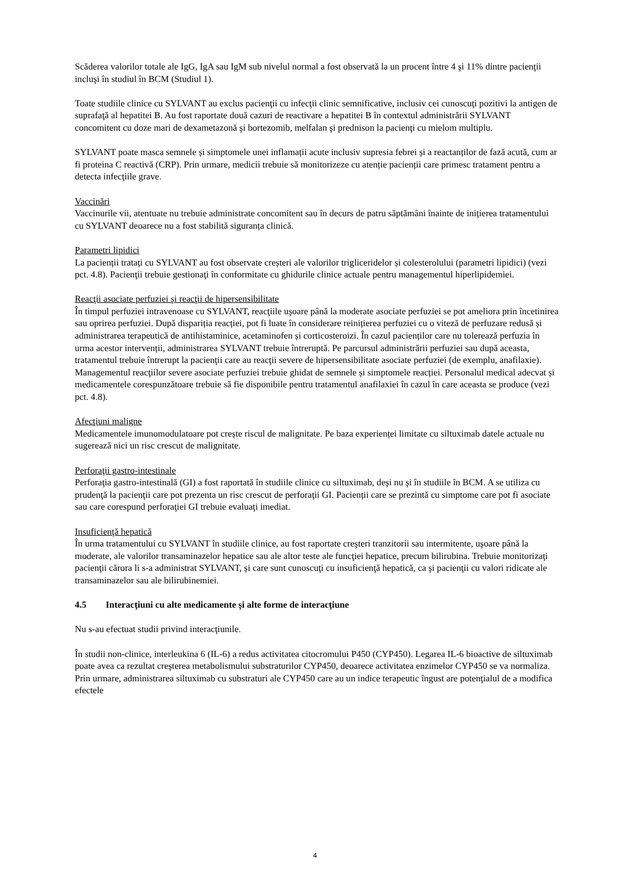Scăderea valorilor totale ale IgG, IgA sau IgM sub nivelul normal a fost observată la un procent între 4 şi 11% dintre pacienţii incluşi în studiul în BCM (Studiul 1).
Toate studiile clinice cu SYLVANT au exclus pacienţii cu infecţii clinic semnificative, inclusiv cei cunoscuţi pozitivi la antigen de suprafaţă al hepatitei B. Au fost raportate două cazuri de reactivare a hepatitei B în contextul administrării SYLVANT concomitent cu doze mari de dexametazonă şi bortezomib, melfalan şi prednison la pacienţi cu mielom multiplu.
SYLVANT poate masca semnele și simptomele unei inflamații acute inclusiv supresia febrei și a reactanților de fază acută, cum ar fi proteina C reactivă (CRP). Prin urmare, medicii trebuie să monitorizeze cu atenție pacienții care primesc tratament pentru a detecta infecţiile grave.
Vaccinări
Vaccinurile vii, atentuate nu trebuie administrate concomitent sau în decurs de patru săptămâni înainte de iniţierea tratamentului cu SYLVANT deoarece nu a fost stabilită siguranța clinică.
Parametri lipidici
La pacienții tratați cu SYLVANT au fost observate creșteri ale valorilor trigliceridelor și colesterolului (parametri lipidici) (vezi pct. 4.8). Pacienţii trebuie gestionaţi în conformitate cu ghidurile clinice actuale pentru managementul hiperlipidemiei.
Reacţii asociate perfuziei şi reacţii de hipersensibilitate
În timpul perfuziei intravenoase cu SYLVANT, reacţiile uşoare până la moderate asociate perfuziei se pot ameliora prin încetinirea sau oprirea perfuziei. După dispariția reacției, pot fi luate în considerare reinițierea perfuziei cu o viteză de perfuzare redusă și administrarea terapeutică de antihistaminice, acetaminofen și corticosteroizi. În cazul pacienților care nu tolerează perfuzia în urma acestor intervenții, administrarea SYLVANT trebuie întreruptă. Pe parcursul administrării perfuziei sau după aceasta, tratamentul trebuie întrerupt la pacienţii care au reacţii severe de hipersensibilitate asociate perfuziei (de exemplu, anafilaxie). Managementul reacţiilor severe asociate perfuziei trebuie ghidat de semnele și simptomele reacției. Personalul medical adecvat și medicamentele corespunzătoare trebuie să fie disponibile pentru tratamentul anafilaxiei în cazul în care aceasta se produce (vezi pct. 4.8).
Afecţiuni maligne
Medicamentele imunomodulatoare pot crește riscul de malignitate. Pe baza experienței limitate cu siltuximab datele actuale nu sugerează nici un risc crescut de malignitate.
Perforaţii gastro-intestinale
Perforaţia gastro-intestinală (GI) a fost raportată în studiile clinice cu siltuximab, deşi nu şi în studiile în BCM. A se utiliza cu prudenţă la pacienţii care pot prezenta un risc crescut de perforaţii GI. Pacienții care se prezintă cu simptome care pot fi asociate sau care corespund perforaţiei GI trebuie evaluaţi imediat.
Insuficienţă hepatică
În urma tratamentului cu SYLVANT în studiile clinice, au fost raportate creşteri tranzitorii sau intermitente, uşoare până la moderate, ale valorilor transaminazelor hepatice sau ale altor teste ale funcţiei hepatice, precum bilirubina. Trebuie monitorizaţi pacienţii cărora li s-a administrat SYLVANT, și care sunt cunoscuţi cu insuficienţă hepatică, ca şi pacienţii cu valori ridicate ale transaminazelor sau ale bilirubinemiei.
4.5 Interacţiuni cu alte medicamente şi alte forme de interacţiune
Nu s-au efectuat studii privind interacţiunile.
În studii non-clinice, interleukina 6 (IL-6) a redus activitatea citocromului P450 (CYP450). Legarea IL-6 bioactive de siltuximab poate avea ca rezultat creşterea metabolismului substraturilor CYP450, deoarece activitatea enzimelor CYP450 se va normaliza. Prin urmare, administrarea siltuximab cu substraturi ale CYP450 care au un indice terapeutic îngust are potenţialul de a modifica efectele
4